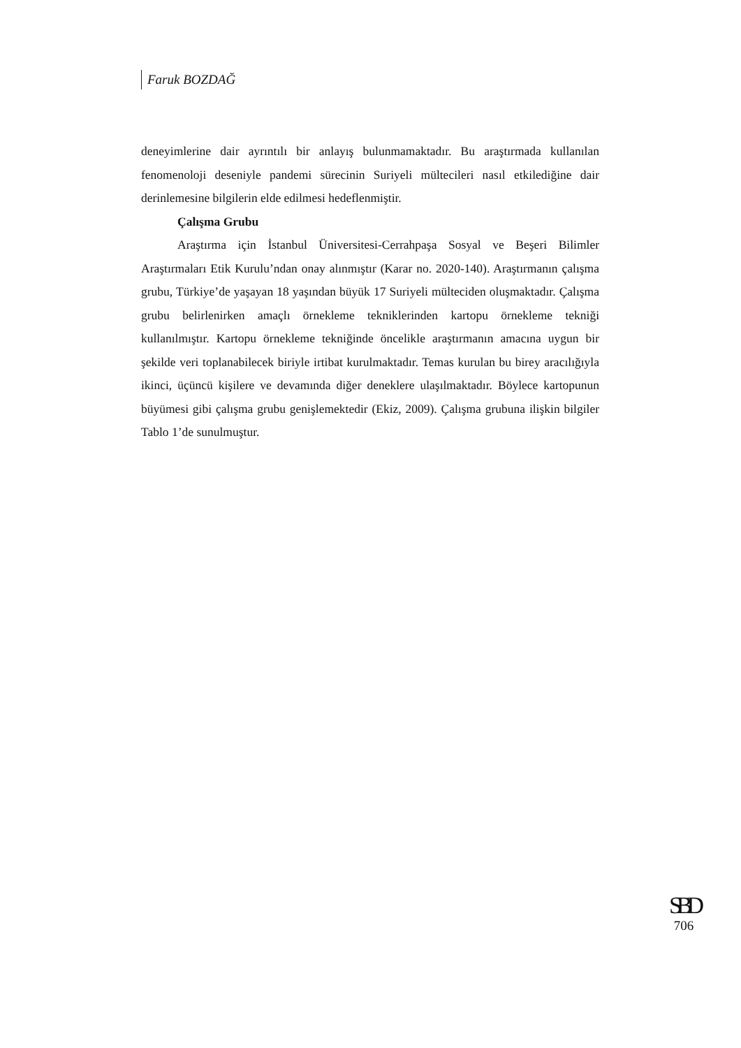Faruk BOZDAĞ
deneyimlerine dair ayrıntılı bir anlayış bulunmamaktadır. Bu araştırmada kullanılan fenomenoloji deseniyle pandemi sürecinin Suriyeli mültecileri nasıl etkilediğine dair derinlemesine bilgilerin elde edilmesi hedeflenmiştir.
Çalışma Grubu
Araştırma için İstanbul Üniversitesi-Cerrahpaşa Sosyal ve Beşeri Bilimler Araştırmaları Etik Kurulu’ndan onay alınmıştır (Karar no. 2020-140). Araştırmanın çalışma grubu, Türkiye’de yaşayan 18 yaşından büyük 17 Suriyeli mülteciden oluşmaktadır. Çalışma grubu belirlenirken amaçlı örnekleme tekniklerinden kartopu örnekleme tekniği kullanılmıştır. Kartopu örnekleme tekniğinde öncelikle araştırmanın amacına uygun bir şekilde veri toplanabilecek biriyle irtibat kurulmaktadır. Temas kurulan bu birey aracılığıyla ikinci, üçüncü kişilere ve devamında diğer deneklere ulaşılmaktadır. Böylece kartopunun büyümesi gibi çalışma grubu genişlemektedir (Ekiz, 2009). Çalışma grubuna ilişkin bilgiler Tablo 1’de sunulmuştur.
SBD
706